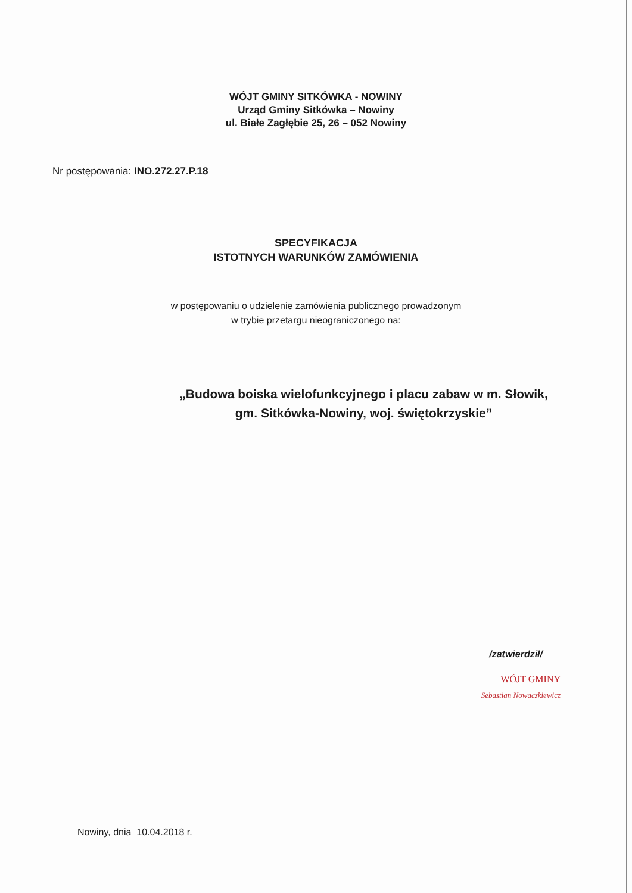WÓJT GMINY SITKÓWKA - NOWINY
Urząd Gminy Sitkówka – Nowiny
ul. Białe Zagłębie 25, 26 – 052 Nowiny
Nr postępowania: INO.272.27.P.18
SPECYFIKACJA
ISTOTNYCH WARUNKÓW ZAMÓWIENIA
w postępowaniu o udzielenie zamówienia publicznego prowadzonym
w trybie przetargu nieograniczonego na:
„Budowa boiska wielofunkcyjnego i placu zabaw w m. Słowik,
gm. Sitkówka-Nowiny, woj. świętokrzyskie”
/zatwierdził/
WÓJT GMINY
Sebastian Nowaczkiewicz
Nowiny, dnia 10.04.2018 r.